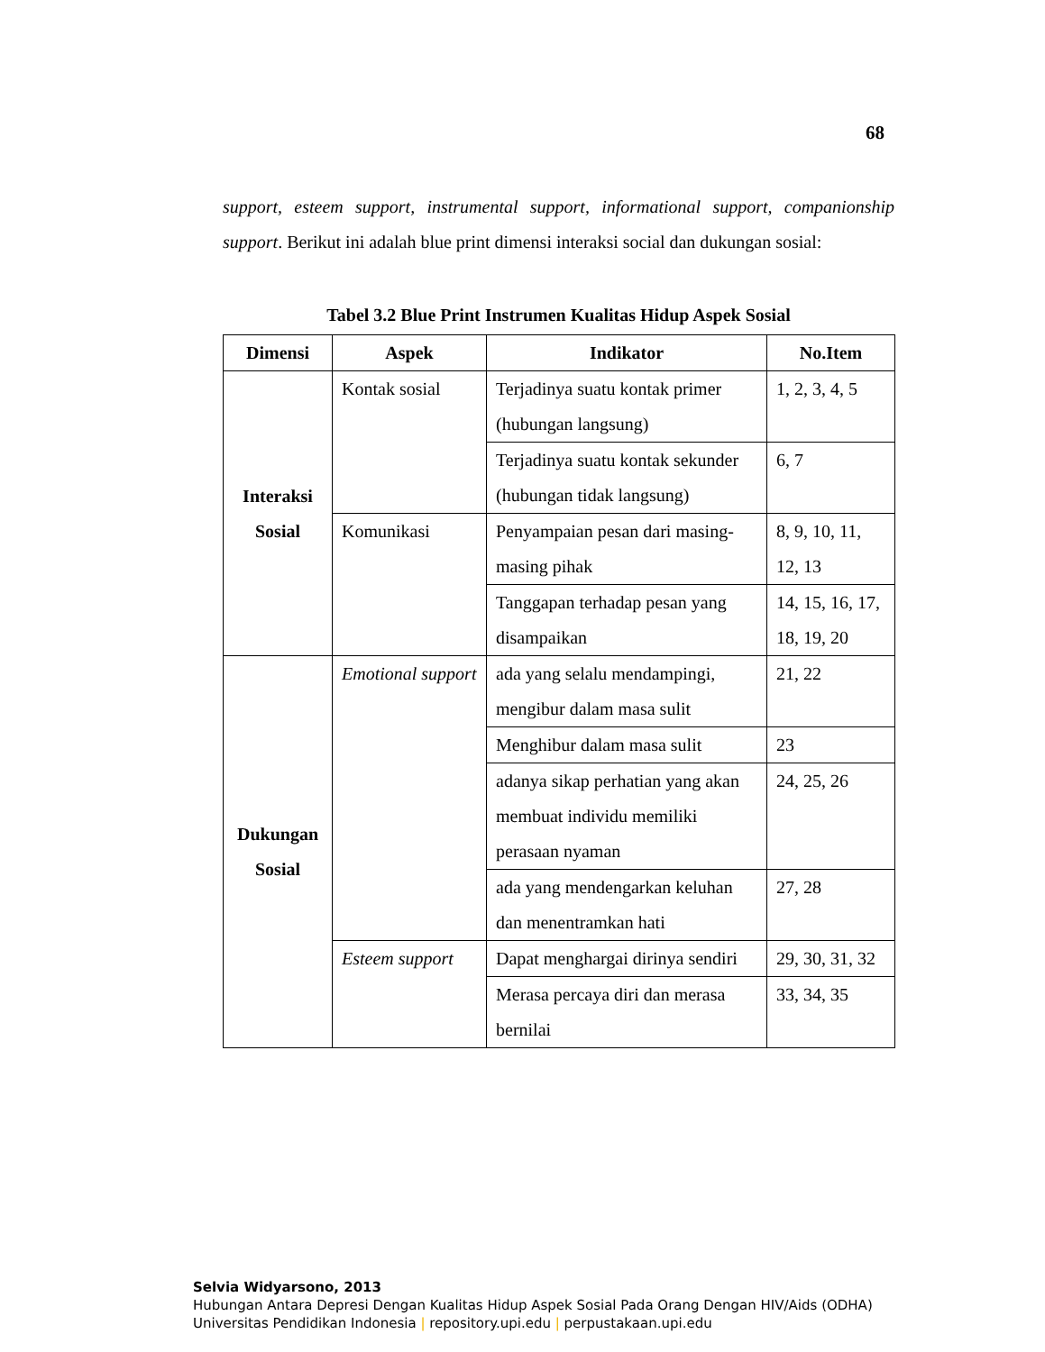68
support, esteem support, instrumental support, informational support, companionship support. Berikut ini adalah blue print dimensi interaksi social dan dukungan sosial:
Tabel 3.2 Blue Print Instrumen Kualitas Hidup Aspek Sosial
| Dimensi | Aspek | Indikator | No.Item |
| --- | --- | --- | --- |
| Interaksi Sosial | Kontak sosial | Terjadinya suatu kontak primer (hubungan langsung) | 1, 2, 3, 4, 5 |
| | | Terjadinya suatu kontak sekunder (hubungan tidak langsung) | 6, 7 |
| | Komunikasi | Penyampaian pesan dari masing-masing pihak | 8, 9, 10, 11, 12, 13 |
| | | Tanggapan terhadap pesan yang disampaikan | 14, 15, 16, 17, 18, 19, 20 |
| Dukungan Sosial | Emotional support | ada yang selalu mendampingi, mengibur dalam masa sulit | 21, 22 |
| | | Menghibur dalam masa sulit | 23 |
| | | adanya sikap perhatian yang akan membuat individu memiliki perasaan nyaman | 24, 25, 26 |
| | | ada yang mendengarkan keluhan dan menentramkan hati | 27, 28 |
| | Esteem support | Dapat menghargai dirinya sendiri | 29, 30, 31, 32 |
| | | Merasa percaya diri dan merasa bernilai | 33, 34, 35 |
Selvia Widyarsono, 2013
Hubungan Antara Depresi Dengan Kualitas Hidup Aspek Sosial Pada Orang Dengan HIV/Aids (ODHA)
Universitas Pendidikan Indonesia | repository.upi.edu | perpustakaan.upi.edu